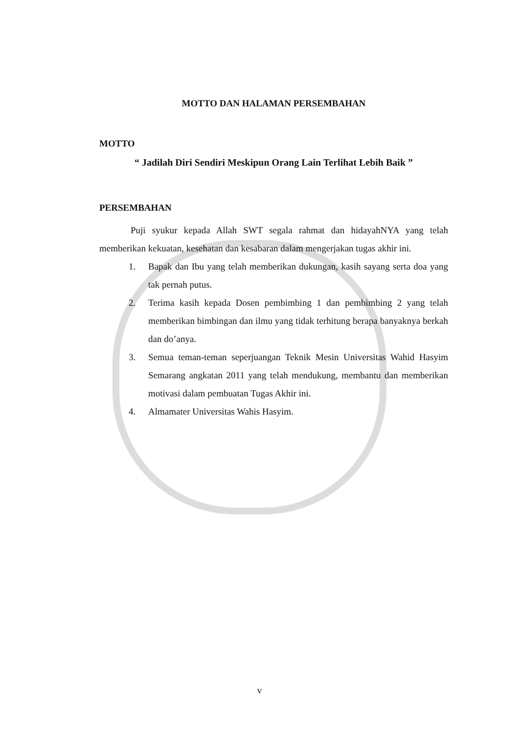MOTTO DAN HALAMAN PERSEMBAHAN
MOTTO
“ Jadilah Diri Sendiri Meskipun Orang Lain Terlihat Lebih Baik ”
PERSEMBAHAN
Puji syukur kepada Allah SWT segala rahmat dan hidayahNYA yang telah memberikan kekuatan, kesehatan dan kesabaran dalam mengerjakan tugas akhir ini.
1. Bapak dan Ibu yang telah memberikan dukungan, kasih sayang serta doa yang tak pernah putus.
2. Terima kasih kepada Dosen pembimbing 1 dan pembimbing 2 yang telah memberikan bimbingan dan ilmu yang tidak terhitung berapa banyaknya berkah dan do’anya.
3. Semua teman-teman seperjuangan Teknik Mesin Universitas Wahid Hasyim Semarang angkatan 2011 yang telah mendukung, membantu dan memberikan motivasi dalam pembuatan Tugas Akhir ini.
4. Almamater Universitas Wahis Hasyim.
v